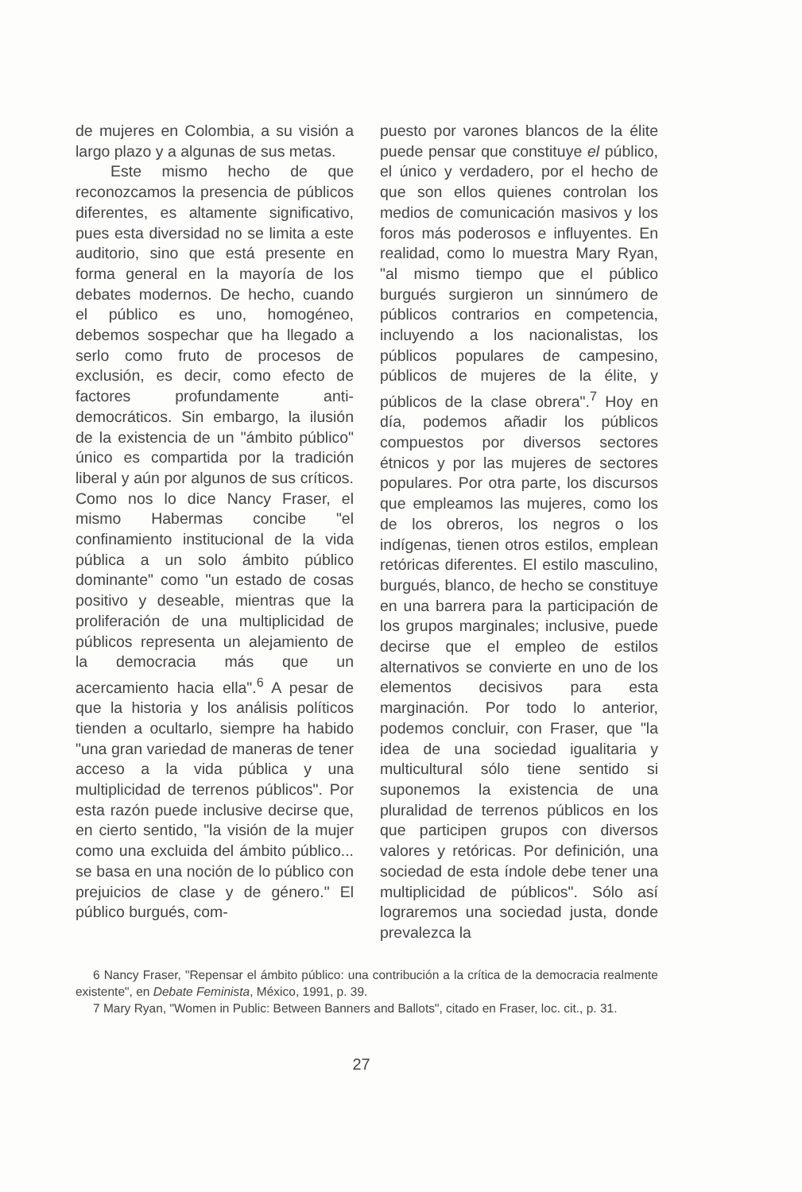de mujeres en Colombia, a su visión a largo plazo y a algunas de sus metas.
Este mismo hecho de que reconozcamos la presencia de públicos diferentes, es altamente significativo, pues esta diversidad no se limita a este auditorio, sino que está presente en forma general en la mayoría de los debates modernos. De hecho, cuando el público es uno, homogéneo, debemos sospechar que ha llegado a serlo como fruto de procesos de exclusión, es decir, como efecto de factores profundamente anti-democráticos. Sin embargo, la ilusión de la existencia de un "ámbito público" único es compartida por la tradición liberal y aún por algunos de sus críticos. Como nos lo dice Nancy Fraser, el mismo Habermas concibe "el confinamiento institucional de la vida pública a un solo ámbito público dominante" como "un estado de cosas positivo y deseable, mientras que la proliferación de una multiplicidad de públicos representa un alejamiento de la democracia más que un acercamiento hacia ella".<sup>6</sup> A pesar de que la historia y los análisis políticos tienden a ocultarlo, siempre ha habido "una gran variedad de maneras de tener acceso a la vida pública y una multiplicidad de terrenos públicos". Por esta razón puede inclusive decirse que, en cierto sentido, "la visión de la mujer como una excluida del ámbito público... se basa en una noción de lo público con prejuicios de clase y de género." El público burgués, com-
puesto por varones blancos de la élite puede pensar que constituye el público, el único y verdadero, por el hecho de que son ellos quienes controlan los medios de comunicación masivos y los foros más poderosos e influyentes. En realidad, como lo muestra Mary Ryan, "al mismo tiempo que el público burgués surgieron un sinnúmero de públicos contrarios en competencia, incluyendo a los nacionalistas, los públicos populares de campesino, públicos de mujeres de la élite, y públicos de la clase obrera".<sup>7</sup> Hoy en día, podemos añadir los públicos compuestos por diversos sectores étnicos y por las mujeres de sectores populares. Por otra parte, los discursos que empleamos las mujeres, como los de los obreros, los negros o los indígenas, tienen otros estilos, emplean retóricas diferentes. El estilo masculino, burgués, blanco, de hecho se constituye en una barrera para la participación de los grupos marginales; inclusive, puede decirse que el empleo de estilos alternativos se convierte en uno de los elementos decisivos para esta marginación. Por todo lo anterior, podemos concluir, con Fraser, que "la idea de una sociedad igualitaria y multicultural sólo tiene sentido si suponemos la existencia de una pluralidad de terrenos públicos en los que participen grupos con diversos valores y retóricas. Por definición, una sociedad de esta índole debe tener una multiplicidad de públicos". Sólo así lograremos una sociedad justa, donde prevalezca la
6 Nancy Fraser, "Repensar el ámbito público: una contribución a la crítica de la democracia realmente existente", en Debate Feminista, México, 1991, p. 39.
7 Mary Ryan, "Women in Public: Between Banners and Ballots", citado en Fraser, loc. cit., p. 31.
27